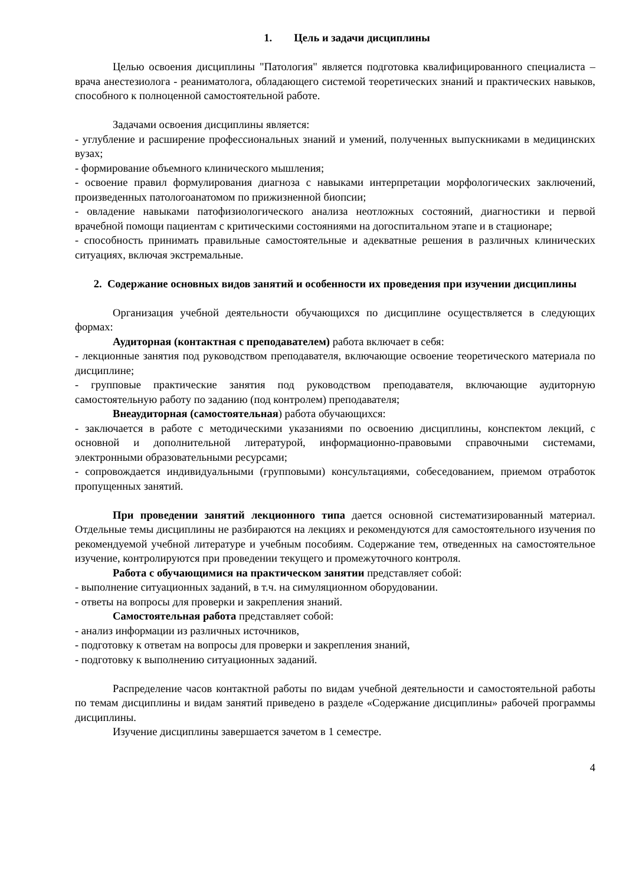1. Цель и задачи дисциплины
Целью освоения дисциплины "Патология" является подготовка квалифицированного специалиста – врача анестезиолога - реаниматолога, обладающего системой теоретических знаний и практических навыков, способного к полноценной самостоятельной работе.
Задачами освоения дисциплины является:
- углубление и расширение профессиональных знаний и умений, полученных выпускниками в медицинских вузах;
- формирование объемного клинического мышления;
- освоение правил формулирования диагноза с навыками интерпретации морфологических заключений, произведенных патологоанатомом по прижизненной биопсии;
- овладение навыками патофизиологического анализа неотложных состояний, диагностики и первой врачебной помощи пациентам с критическими состояниями на догоспитальном этапе и в стационаре;
- способность принимать правильные самостоятельные и адекватные решения в различных клинических ситуациях, включая экстремальные.
2. Содержание основных видов занятий и особенности их проведения при изучении дисциплины
Организация учебной деятельности обучающихся по дисциплине осуществляется в следующих формах:
Аудиторная (контактная с преподавателем) работа включает в себя:
- лекционные занятия под руководством преподавателя, включающие освоение теоретического материала по дисциплине;
- групповые практические занятия под руководством преподавателя, включающие аудиторную самостоятельную работу по заданию (под контролем) преподавателя;
Внеаудиторная (самостоятельная) работа обучающихся:
- заключается в работе с методическими указаниями по освоению дисциплины, конспектом лекций, с основной и дополнительной литературой, информационно-правовыми справочными системами, электронными образовательными ресурсами;
- сопровождается индивидуальными (групповыми) консультациями, собеседованием, приемом отработок пропущенных занятий.
При проведении занятий лекционного типа дается основной систематизированный материал. Отдельные темы дисциплины не разбираются на лекциях и рекомендуются для самостоятельного изучения по рекомендуемой учебной литературе и учебным пособиям. Содержание тем, отведенных на самостоятельное изучение, контролируются при проведении текущего и промежуточного контроля.
Работа с обучающимися на практическом занятии представляет собой:
- выполнение ситуационных заданий, в т.ч. на симуляционном оборудовании.
- ответы на вопросы для проверки и закрепления знаний.
Самостоятельная работа представляет собой:
- анализ информации из различных источников,
- подготовку к ответам на вопросы для проверки и закрепления знаний,
- подготовку к выполнению ситуационных заданий.
Распределение часов контактной работы по видам учебной деятельности и самостоятельной работы по темам дисциплины и видам занятий приведено в разделе «Содержание дисциплины» рабочей программы дисциплины.
Изучение дисциплины завершается зачетом в 1 семестре.
4